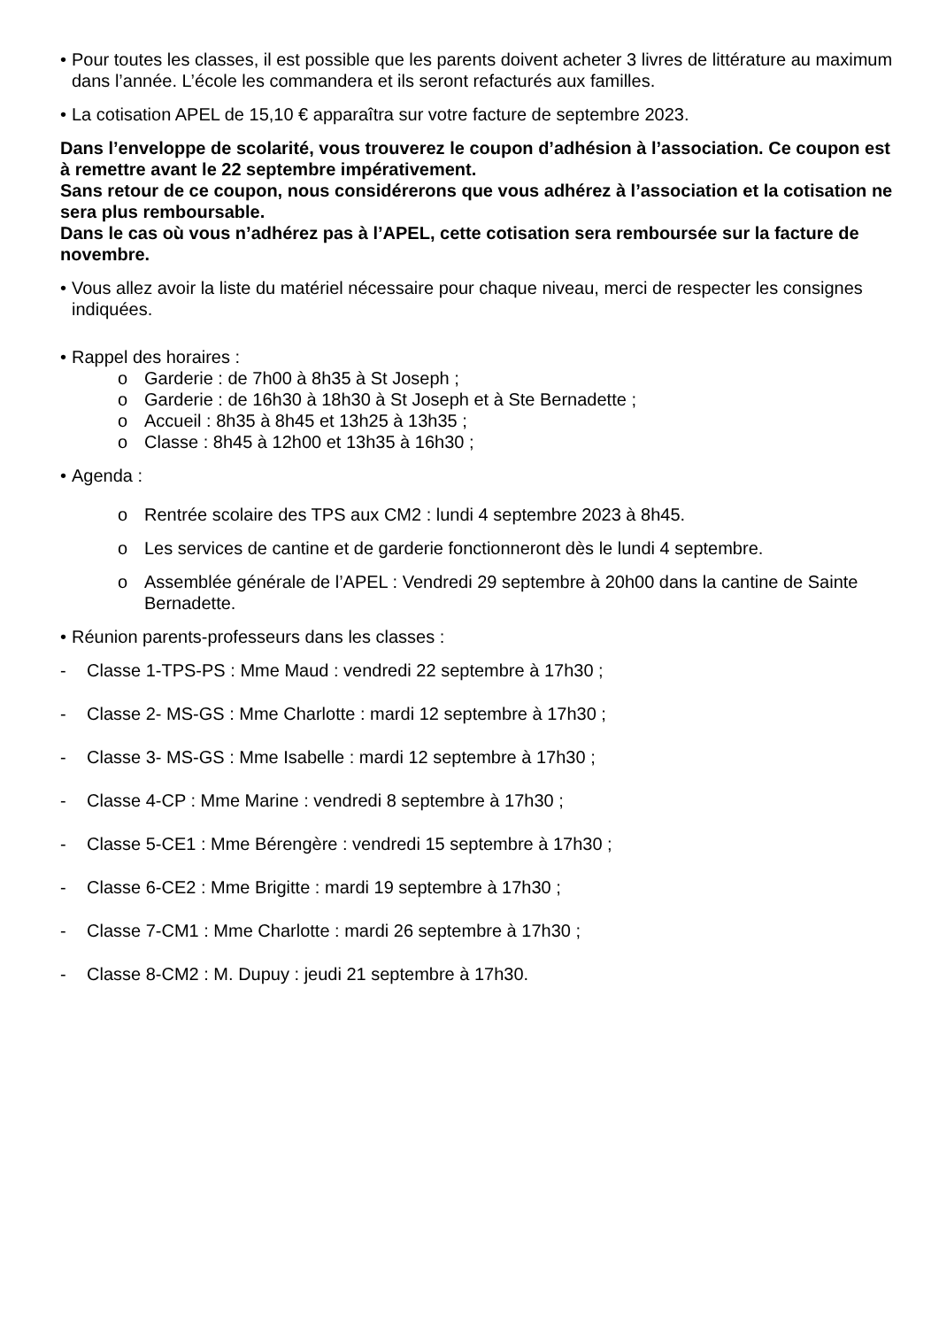• Pour toutes les classes, il est possible que les parents doivent acheter 3 livres de littérature au maximum dans l’année. L’école les commandera et ils seront refacturés aux familles.
• La cotisation APEL de 15,10 € apparaîtra sur votre facture de septembre 2023.
Dans l’enveloppe de scolarité, vous trouverez le coupon d’adhésion à l’association. Ce coupon est à remettre avant le 22 septembre impérativement.
Sans retour de ce coupon, nous considérerons que vous adhérez à l’association et la cotisation ne sera plus remboursable.
Dans le cas où vous n’adhérez pas à l’APEL, cette cotisation sera remboursée sur la facture de novembre.
• Vous allez avoir la liste du matériel nécessaire pour chaque niveau, merci de respecter les consignes indiquées.
• Rappel des horaires :
o Garderie : de 7h00 à 8h35 à St Joseph ;
o Garderie : de 16h30 à 18h30 à St Joseph et à Ste Bernadette ;
o Accueil : 8h35 à 8h45 et 13h25 à 13h35 ;
o Classe : 8h45 à 12h00 et 13h35 à 16h30 ;
• Agenda :
o Rentrée scolaire des TPS aux CM2 : lundi 4 septembre 2023 à 8h45.
o Les services de cantine et de garderie fonctionneront dès le lundi 4 septembre.
o Assemblée générale de l’APEL : Vendredi 29 septembre à 20h00 dans la cantine de Sainte Bernadette.
• Réunion parents-professeurs dans les classes :
- Classe 1-TPS-PS : Mme Maud : vendredi 22 septembre à 17h30 ;
- Classe 2- MS-GS : Mme Charlotte : mardi 12 septembre à 17h30 ;
- Classe 3- MS-GS : Mme Isabelle : mardi 12 septembre à 17h30 ;
- Classe 4-CP : Mme Marine : vendredi 8 septembre à 17h30 ;
- Classe 5-CE1 : Mme Bérengère : vendredi 15 septembre à 17h30 ;
- Classe 6-CE2 : Mme Brigitte : mardi 19 septembre à 17h30 ;
- Classe 7-CM1 : Mme Charlotte : mardi 26 septembre à 17h30 ;
- Classe 8-CM2 : M. Dupuy : jeudi 21 septembre à 17h30.